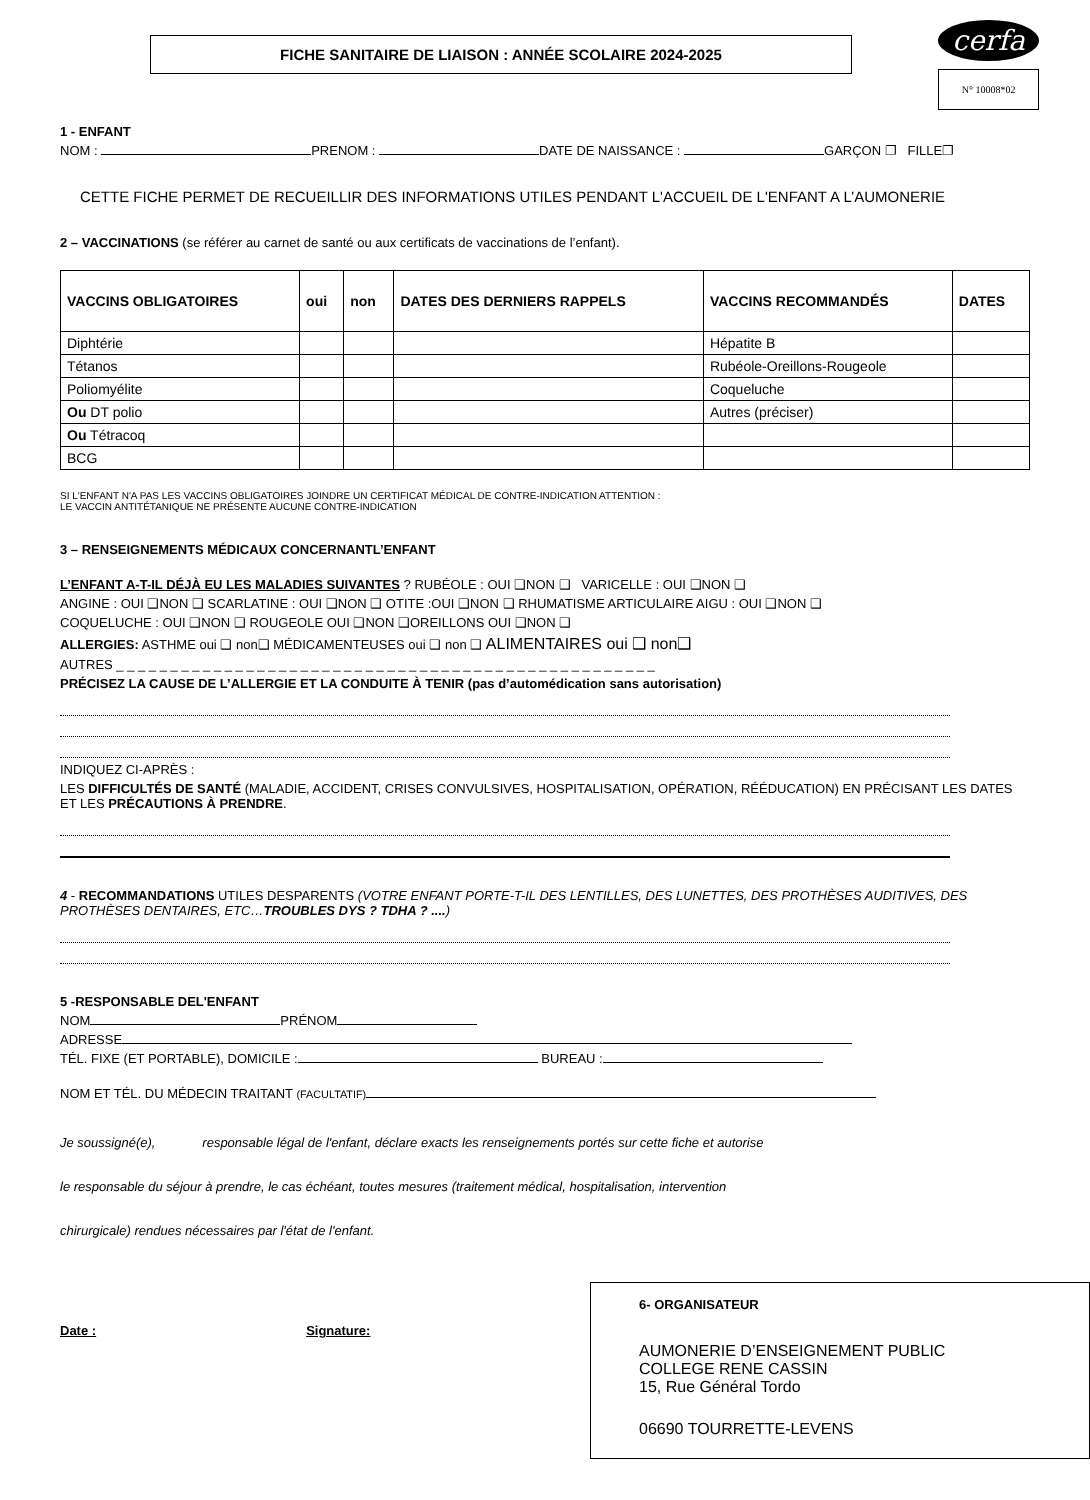cerfa
N° 10008*02
FICHE SANITAIRE DE LIAISON : ANNÉE SCOLAIRE 2024-2025
1 - ENFANT
NOM : PRENOM : DATE DE NAISSANCE : GARÇON ❐ FILLE❐
CETTE FICHE PERMET DE RECUEILLIR DES INFORMATIONS UTILES PENDANT L'ACCUEIL DE L'ENFANT A L’AUMONERIE
2 – VACCINATIONS (se référer au carnet de santé ou aux certificats de vaccinations de l’enfant).
| VACCINS OBLIGATOIRES | oui | non | DATES DES DERNIERS RAPPELS | VACCINS RECOMMANDÉS | DATES |
| --- | --- | --- | --- | --- | --- |
| Diphtérie | | | | Hépatite B | |
| Tétanos | | | | Rubéole-Oreillons-Rougeole | |
| Poliomyélite | | | | Coqueluche | |
| Ou DT polio | | | | Autres (préciser) | |
| Ou Tétracoq | | | | | |
| BCG | | | | | |
SI L'ENFANT N'A PAS LES VACCINS OBLIGATOIRES JOINDRE UN CERTIFICAT MÉDICAL DE CONTRE-INDICATION ATTENTION :
LE VACCIN ANTITÉTANIQUE NE PRÉSENTE AUCUNE CONTRE-INDICATION
3 – RENSEIGNEMENTS MÉDICAUX CONCERNANTL’ENFANT
L’ENFANT A-T-IL DÉJÀ EU LES MALADIES SUIVANTES ? RUBÉOLE : OUI ❑NON ❑ VARICELLE : OUI ❑NON ❑
ANGINE : OUI ❑NON ❑ SCARLATINE : OUI ❑NON ❑ OTITE :OUI ❑NON ❑ RHUMATISME ARTICULAIRE AIGU : OUI ❑NON ❑
COQUELUCHE : OUI ❑NON ❑ ROUGEOLE OUI ❑NON ❑OREILLONS OUI ❑NON ❑
ALLERGIES: ASTHME oui ❑ non❑ MÉDICAMENTEUSES oui ❑ non ❑ ALIMENTAIRES oui ❑ non❑
AUTRES _ _ _ _ _ _ _ _ _ _ _ _ _ _ _ _ _ _ _ _ _ _ _ _ _ _ _ _ _ _ _ _ _ _ _ _ _ _ _ _ _ _ _ _ _ _ _ _ _ _
PRÉCISEZ LA CAUSE DE L’ALLERGIE ET LA CONDUITE À TENIR (pas d’automédication sans autorisation)
INDIQUEZ CI-APRÈS :
LES DIFFICULTÉS DE SANTÉ (MALADIE, ACCIDENT, CRISES CONVULSIVES, HOSPITALISATION, OPÉRATION, RÉÉDUCATION) EN PRÉCISANT LES DATES ET LES PRÉCAUTIONS À PRENDRE.
4 - RECOMMANDATIONS UTILES DESPARENTS (VOTRE ENFANT PORTE-T-IL DES LENTILLES, DES LUNETTES, DES PROTHÈSES AUDITIVES, DES PROTHÈSES DENTAIRES, ETC…TROUBLES DYS ? TDHA ? ....)
5 -RESPONSABLE DEL'ENFANT
NOM PRÉNOM
ADRESSE
TÉL. FIXE (ET PORTABLE), DOMICILE : BUREAU :
NOM ET TÉL. DU MÉDECIN TRAITANT (FACULTATIF)
Je soussigné(e), responsable légal de l'enfant, déclare exacts les renseignements portés sur cette fiche et autorise
le responsable du séjour à prendre, le cas échéant, toutes mesures (traitement médical, hospitalisation, intervention
chirurgicale) rendues nécessaires par l'état de l'enfant.
Date : Signature:
6- ORGANISATEUR
AUMONERIE D’ENSEIGNEMENT PUBLIC
COLLEGE RENE CASSIN
15, Rue Général Tordo
06690 TOURRETTE-LEVENS